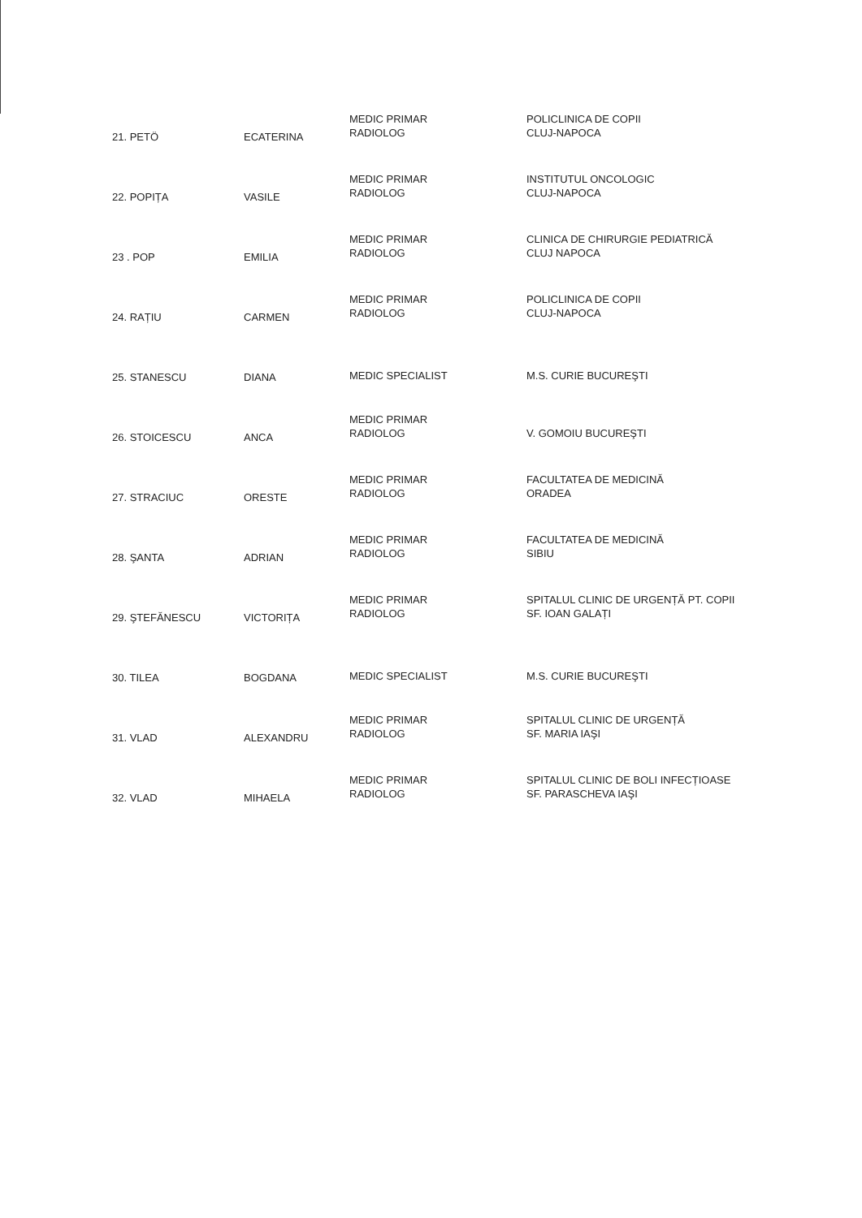| 21. PETÖ | ECATERINA | MEDIC PRIMAR RADIOLOG | POLICLINICA DE COPII CLUJ-NAPOCA |
| 22. POPIȚA | VASILE | MEDIC PRIMAR RADIOLOG | INSTITUTUL ONCOLOGIC CLUJ-NAPOCA |
| 23 . POP | EMILIA | MEDIC PRIMAR RADIOLOG | CLINICA DE CHIRURGIE PEDIATRICĂ CLUJ NAPOCA |
| 24. RAȚIU | CARMEN | MEDIC PRIMAR RADIOLOG | POLICLINICA DE COPII CLUJ-NAPOCA |
| 25. STANESCU | DIANA | MEDIC SPECIALIST | M.S. CURIE BUCUREŞTI |
| 26. STOICESCU | ANCA | MEDIC PRIMAR RADIOLOG | V. GOMOIU BUCUREŞTI |
| 27. STRACIUC | ORESTE | MEDIC PRIMAR RADIOLOG | FACULTATEA DE MEDICINĂ ORADEA |
| 28. ŞANTA | ADRIAN | MEDIC PRIMAR RADIOLOG | FACULTATEA DE MEDICINĂ SIBIU |
| 29. ŞTEFĂNESCU | VICTORIȚA | MEDIC PRIMAR RADIOLOG | SPITALUL CLINIC DE URGENȚĂ PT. COPII SF. IOAN GALAȚI |
| 30. TILEA | BOGDANA | MEDIC SPECIALIST | M.S. CURIE BUCUREŞTI |
| 31. VLAD | ALEXANDRU | MEDIC PRIMAR RADIOLOG | SPITALUL CLINIC DE URGENȚĂ SF. MARIA IAŞI |
| 32. VLAD | MIHAELA | MEDIC PRIMAR RADIOLOG | SPITALUL CLINIC DE BOLI INFECȚIOASE SF. PARASCHEVA IAŞI |